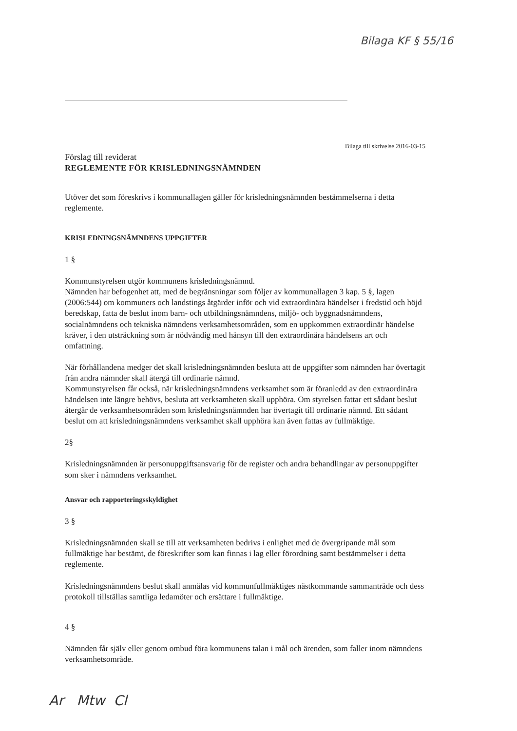Bilaga KF § 55/16
Bilaga till skrivelse 2016-03-15
Förslag till reviderat
REGLEMENTE FÖR KRISLEDNINGSNÄMNDEN
Utöver det som föreskrivs i kommunallagen gäller för krisledningsnämnden bestämmelserna i detta reglemente.
KRISLEDNINGSNÄMNDENS UPPGIFTER
1 §
Kommunstyrelsen utgör kommunens krisledningsnämnd.
Nämnden har befogenhet att, med de begränsningar som följer av kommunallagen 3 kap. 5 §, lagen (2006:544) om kommuners och landstings åtgärder inför och vid extraordinära händelser i fredstid och höjd beredskap, fatta de beslut inom barn- och utbildningsnämndens, miljö- och byggnadsnämndens, socialnämndens och tekniska nämndens verksamhetsområden, som en uppkommen extraordinär händelse kräver, i den utsträckning som är nödvändig med hänsyn till den extraordinära händelsens art och omfattning.
När förhållandena medger det skall krisledningsnämnden besluta att de uppgifter som nämnden har övertagit från andra nämnder skall återgå till ordinarie nämnd.
Kommunstyrelsen får också, när krisledningsnämndens verksamhet som är föranledd av den extraordinära händelsen inte längre behövs, besluta att verksamheten skall upphöra. Om styrelsen fattar ett sådant beslut återgår de verksamhetsområden som krisledningsnämnden har övertagit till ordinarie nämnd. Ett sådant beslut om att krisledningsnämndens verksamhet skall upphöra kan även fattas av fullmäktige.
2§
Krisledningsnämnden är personuppgiftsansvarig för de register och andra behandlingar av personuppgifter som sker i nämndens verksamhet.
Ansvar och rapporteringsskyldighet
3 §
Krisledningsnämnden skall se till att verksamheten bedrivs i enlighet med de övergripande mål som fullmäktige har bestämt, de föreskrifter som kan finnas i lag eller förordning samt bestämmelser i detta reglemente.
Krisledningsnämndens beslut skall anmälas vid kommunfullmäktiges nästkommande sammanträde och dess protokoll tillställas samtliga ledamöter och ersättare i fullmäktige.
4 §
Nämnden får själv eller genom ombud föra kommunens talan i mål och ärenden, som faller inom nämndens verksamhetsområde.
Ar Mtw Cl